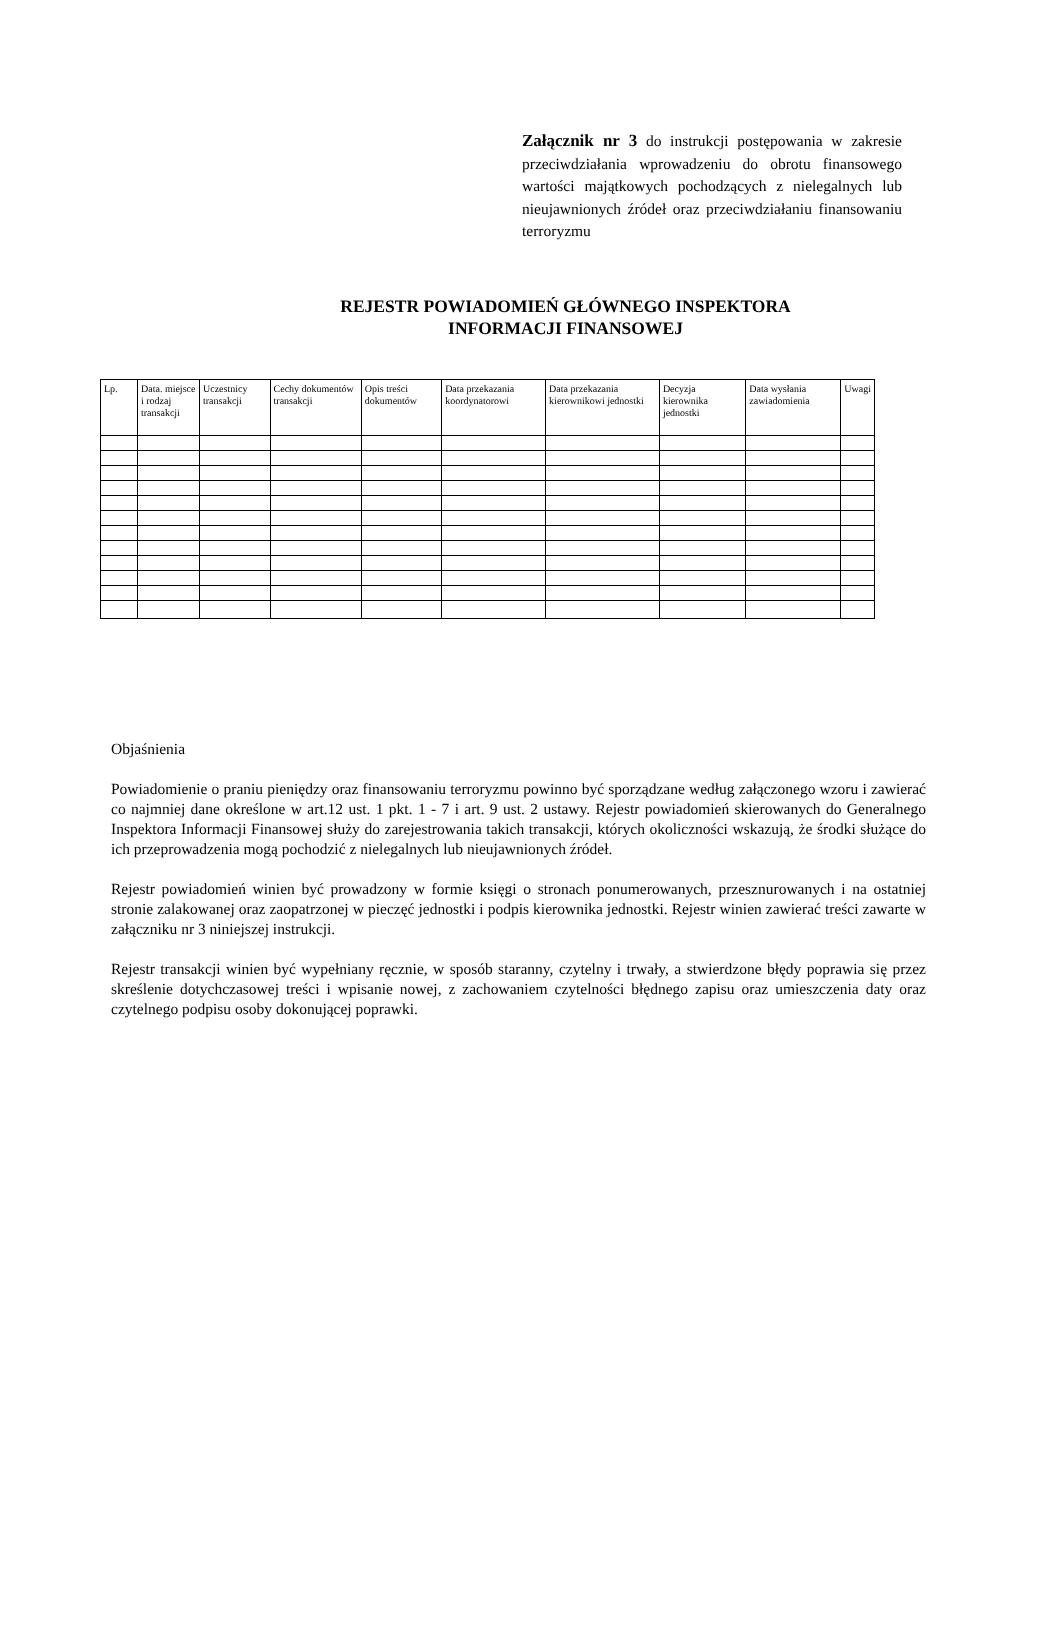Załącznik nr 3 do instrukcji postępowania w zakresie przeciwdziałania wprowadzeniu do obrotu finansowego wartości majątkowych pochodzących z nielegalnych lub nieujawnionych źródeł oraz przeciwdziałaniu finansowaniu terroryzmu
REJESTR POWIADOMIEŃ GŁÓWNEGO INSPEKTORA
INFORMACJI FINANSOWEJ
| Lp. | Data. miejsce i rodzaj transakcji | Uczestnicy transakcji | Cechy dokumentów transakcji | Opis treści dokumentów | Data przekazania koordynatorowi | Data przekazania kierownikowi jednostki | Decyzja kierownika jednostki | Data wysłania zawiadomienia | Uwagi |
| --- | --- | --- | --- | --- | --- | --- | --- | --- | --- |
Objaśnienia
Powiadomienie o praniu pieniędzy oraz finansowaniu terroryzmu powinno być sporządzane według załączonego wzoru i zawierać co najmniej dane określone w art.12 ust. 1 pkt. 1 - 7 i art. 9 ust. 2 ustawy. Rejestr powiadomień skierowanych do Generalnego Inspektora Informacji Finansowej służy do zarejestrowania takich transakcji, których okoliczności wskazują, że środki służące do ich przeprowadzenia mogą pochodzić z nielegalnych lub nieujawnionych źródeł.
Rejestr powiadomień winien być prowadzony w formie księgi o stronach ponumerowanych, przesznurowanych i na ostatniej stronie zalakowanej oraz zaopatrzonej w pieczęć jednostki i podpis kierownika jednostki. Rejestr winien zawierać treści zawarte w załączniku nr 3 niniejszej instrukcji.
Rejestr transakcji winien być wypełniany ręcznie, w sposób staranny, czytelny i trwały, a stwierdzone błędy poprawia się przez skreślenie dotychczasowej treści i wpisanie nowej, z zachowaniem czytelności błędnego zapisu oraz umieszczenia daty oraz czytelnego podpisu osoby dokonującej poprawki.